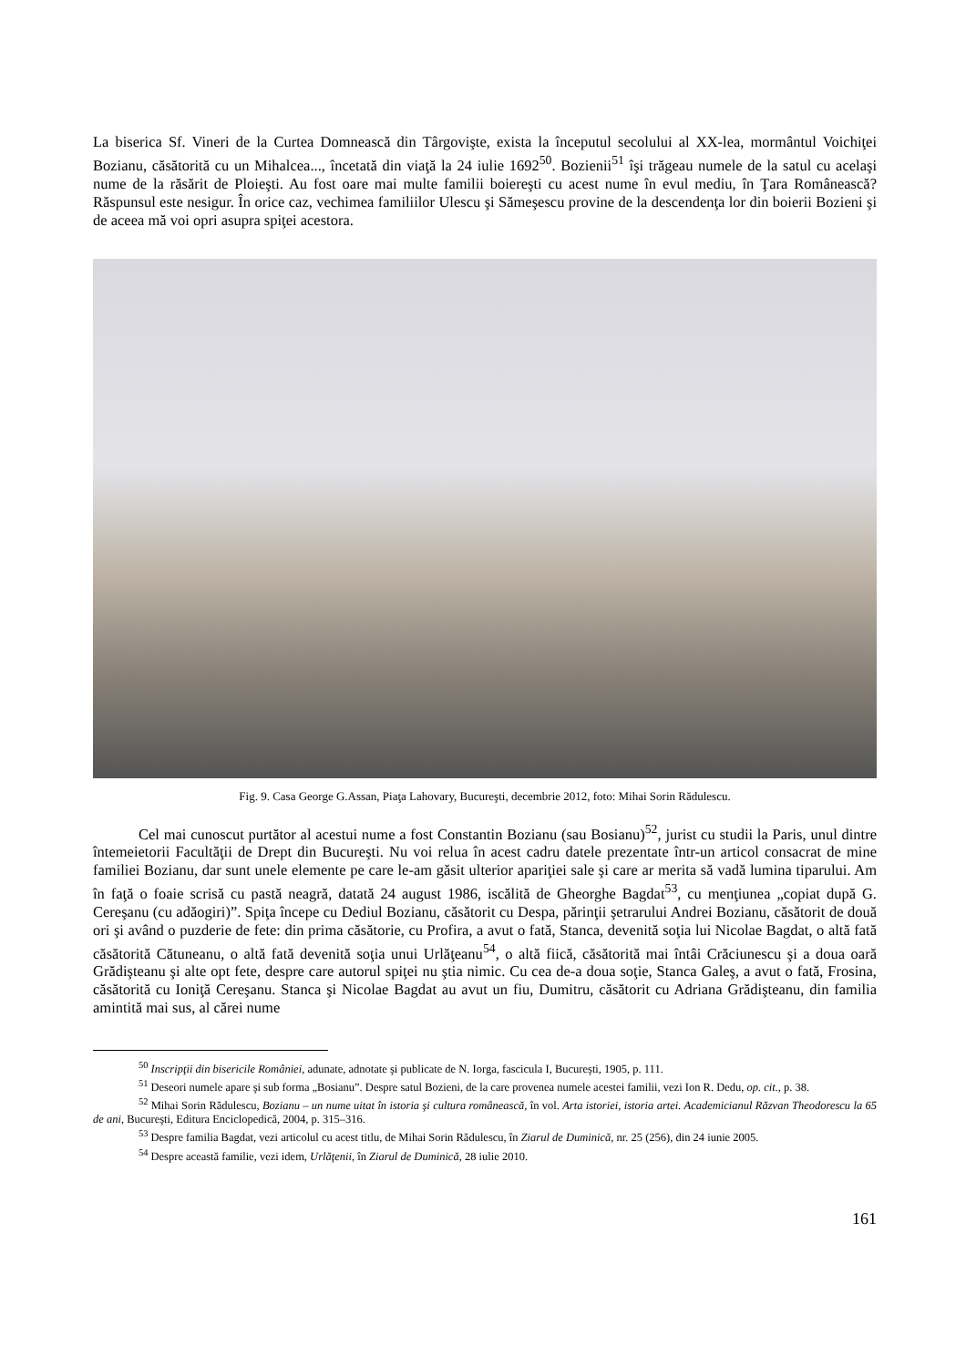La biserica Sf. Vineri de la Curtea Domnească din Târgovişte, exista la începutul secolului al XX-lea, mormântul Voichiţei Bozianu, căsătorită cu un Mihalcea..., încetată din viaţă la 24 iulie 1692<sup>50</sup>. Bozienii<sup>51</sup> îşi trăgeau numele de la satul cu acelaşi nume de la răsărit de Ploieşti. Au fost oare mai multe familii boiereşti cu acest nume în evul mediu, în Ţara Românească? Răspunsul este nesigur. În orice caz, vechimea familiilor Ulescu şi Sămeşescu provine de la descendenţa lor din boierii Bozieni şi de aceea mă voi opri asupra spiţei acestora.
Fig. 9. Casa George G.Assan, Piaţa Lahovary, Bucureşti, decembrie 2012, foto: Mihai Sorin Rădulescu.
Cel mai cunoscut purtător al acestui nume a fost Constantin Bozianu (sau Bosianu)<sup>52</sup>, jurist cu studii la Paris, unul dintre întemeietorii Facultăţii de Drept din Bucureşti. Nu voi relua în acest cadru datele prezentate într-un articol consacrat de mine familiei Bozianu, dar sunt unele elemente pe care le-am găsit ulterior apariţiei sale şi care ar merita să vadă lumina tiparului. Am în faţă o foaie scrisă cu pastă neagră, datată 24 august 1986, iscălită de Gheorghe Bagdat<sup>53</sup>, cu menţiunea „copiat după G. Cereşanu (cu adăogiri)”. Spiţa începe cu Dediul Bozianu, căsătorit cu Despa, părinţii şetrarului Andrei Bozianu, căsătorit de două ori şi având o puzderie de fete: din prima căsătorie, cu Profira, a avut o fată, Stanca, devenită soţia lui Nicolae Bagdat, o altă fată căsătorită Cătuneanu, o altă fată devenită soţia unui Urlăţeanu<sup>54</sup>, o altă fiică, căsătorită mai întâi Crăciunescu şi a doua oară Grădişteanu şi alte opt fete, despre care autorul spiţei nu ştia nimic. Cu cea de-a doua soţie, Stanca Galeş, a avut o fată, Frosina, căsătorită cu Ioniţă Cereşanu. Stanca şi Nicolae Bagdat au avut un fiu, Dumitru, căsătorit cu Adriana Grădişteanu, din familia amintită mai sus, al cărei nume
<sup>50</sup> Inscripţii din bisericile României, adunate, adnotate şi publicate de N. Iorga, fascicula I, Bucureşti, 1905, p. 111.
<sup>51</sup> Deseori numele apare şi sub forma „Bosianu”. Despre satul Bozieni, de la care provenea numele acestei familii, vezi Ion R. Dedu, op. cit., p. 38.
<sup>52</sup> Mihai Sorin Rădulescu, Bozianu – un nume uitat în istoria şi cultura românească, în vol. Arta istoriei, istoria artei. Academicianul Răzvan Theodorescu la 65 de ani, Bucureşti, Editura Enciclopedică, 2004, p. 315–316.
<sup>53</sup> Despre familia Bagdat, vezi articolul cu acest titlu, de Mihai Sorin Rădulescu, în Ziarul de Duminică, nr. 25 (256), din 24 iunie 2005.
<sup>54</sup> Despre această familie, vezi idem, Urlăţenii, în Ziarul de Duminică, 28 iulie 2010.
161